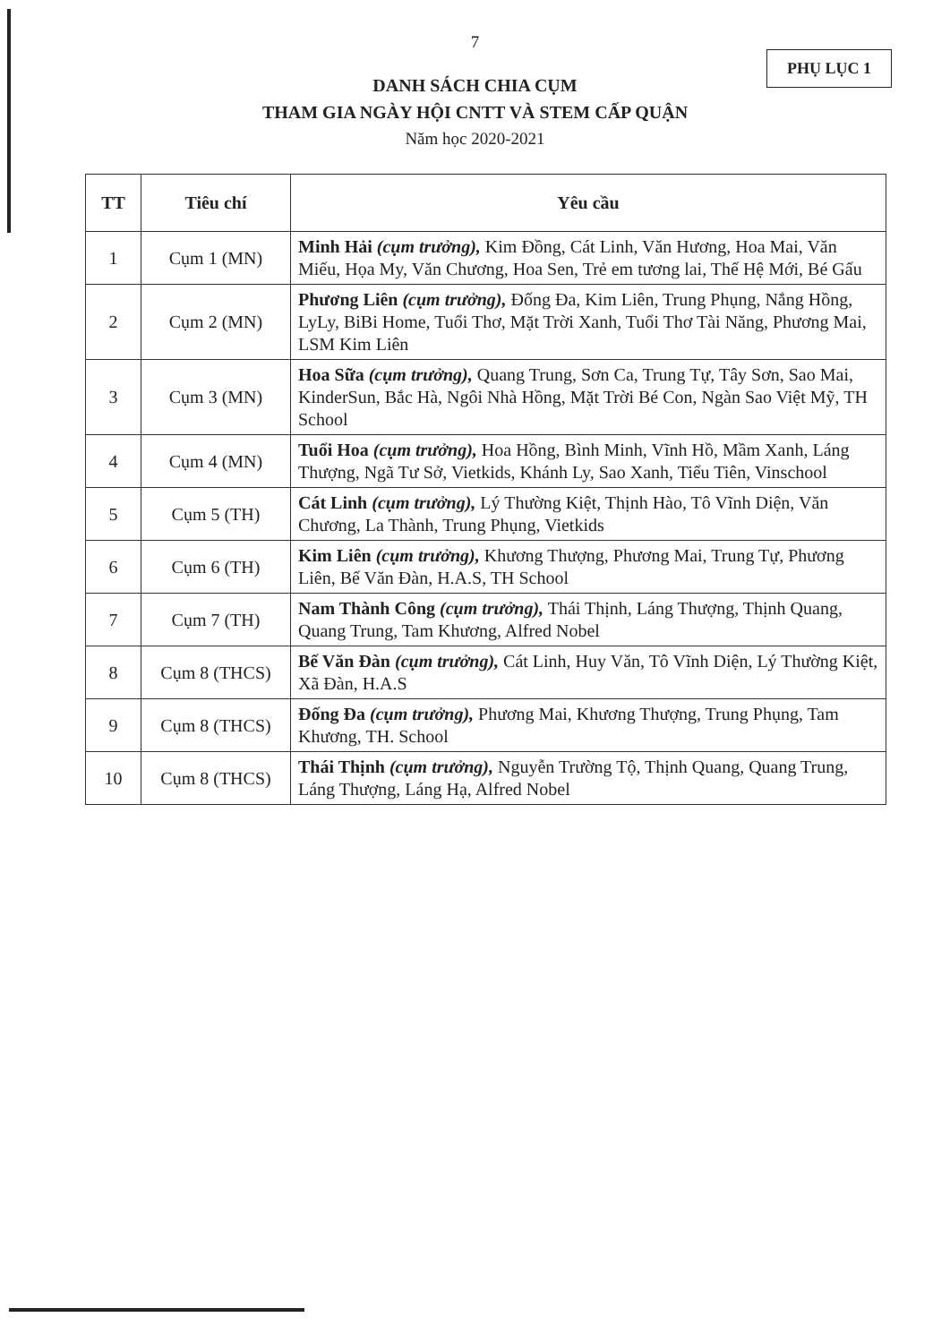7
PHỤ LỤC 1
DANH SÁCH CHIA CỤM
THAM GIA NGÀY HỘI CNTT VÀ STEM CẤP QUẬN
Năm học 2020-2021
| TT | Tiêu chí | Yêu cầu |
| --- | --- | --- |
| 1 | Cụm 1 (MN) | Minh Hải (cụm trưởng), Kim Đồng, Cát Linh, Văn Hương, Hoa Mai, Văn Miếu, Họa My, Văn Chương, Hoa Sen, Trẻ em tương lai, Thế Hệ Mới, Bé Gấu |
| 2 | Cụm 2 (MN) | Phương Liên (cụm trưởng), Đống Đa, Kim Liên, Trung Phụng, Nắng Hồng, LyLy, BiBi Home, Tuổi Thơ, Mặt Trời Xanh, Tuổi Thơ Tài Năng, Phương Mai, LSM Kim Liên |
| 3 | Cụm 3 (MN) | Hoa Sữa (cụm trưởng), Quang Trung, Sơn Ca, Trung Tự, Tây Sơn, Sao Mai, KinderSun, Bắc Hà, Ngôi Nhà Hồng, Mặt Trời Bé Con, Ngàn Sao Việt Mỹ, TH School |
| 4 | Cụm 4 (MN) | Tuổi Hoa (cụm trưởng), Hoa Hồng, Bình Minh, Vĩnh Hồ, Mầm Xanh, Láng Thượng, Ngã Tư Sở, Vietkids, Khánh Ly, Sao Xanh, Tiểu Tiên, Vinschool |
| 5 | Cụm 5 (TH) | Cát Linh (cụm trưởng), Lý Thường Kiệt, Thịnh Hào, Tô Vĩnh Diện, Văn Chương, La Thành, Trung Phụng, Vietkids |
| 6 | Cụm 6 (TH) | Kim Liên (cụm trưởng), Khương Thượng, Phương Mai, Trung Tự, Phương Liên, Bế Văn Đàn, H.A.S, TH School |
| 7 | Cụm 7 (TH) | Nam Thành Công (cụm trưởng), Thái Thịnh, Láng Thượng, Thịnh Quang, Quang Trung, Tam Khương, Alfred Nobel |
| 8 | Cụm 8 (THCS) | Bế Văn Đàn (cụm trưởng), Cát Linh, Huy Văn, Tô Vĩnh Diện, Lý Thường Kiệt, Xã Đàn, H.A.S |
| 9 | Cụm 8 (THCS) | Đống Đa (cụm trưởng), Phương Mai, Khương Thượng, Trung Phụng, Tam Khương, TH. School |
| 10 | Cụm 8 (THCS) | Thái Thịnh (cụm trưởng), Nguyễn Trường Tộ, Thịnh Quang, Quang Trung, Láng Thượng, Láng Hạ, Alfred Nobel |